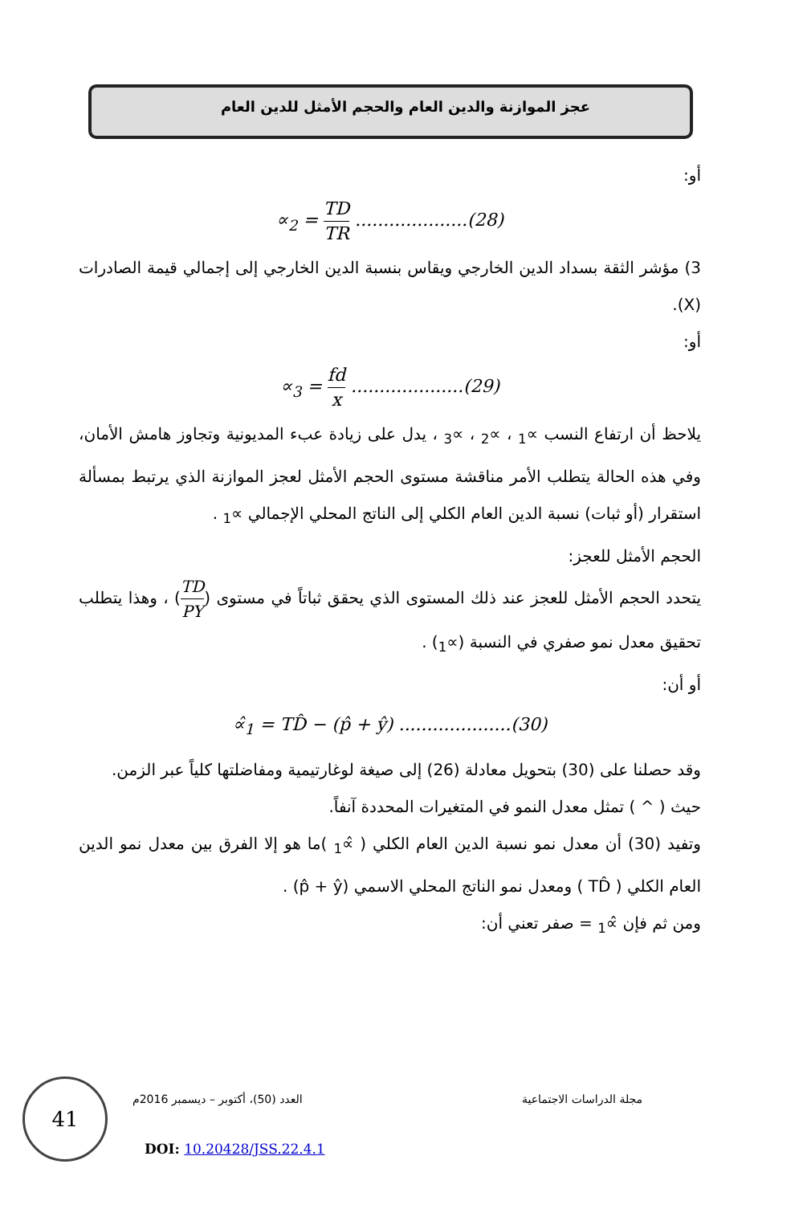عجز الموازنة والدين العام والحجم الأمثل للدين العام
أو:
∝<sub>2</sub> = TD TR ....................(28)
3) مؤشر الثقة بسداد الدين الخارجي ويقاس بنسبة الدين الخارجي إلى إجمالي قيمة الصادرات (X).
أو:
∝<sub>3</sub> = fd x ....................(29)
يلاحظ أن ارتفاع النسب ∝<sub>1</sub> ، ∝<sub>2</sub> ، ∝<sub>3</sub> ، يدل على زيادة عبء المديونية وتجاوز هامش الأمان، وفي هذه الحالة يتطلب الأمر مناقشة مستوى الحجم الأمثل لعجز الموازنة الذي يرتبط بمسألة استقرار (أو ثبات) نسبة الدين العام الكلي إلى الناتج المحلي الإجمالي ∝<sub>1</sub> .
الحجم الأمثل للعجز:
يتحدد الحجم الأمثل للعجز عند ذلك المستوى الذي يحقق ثباتاً في مستوى (TD PY) ، وهذا يتطلب تحقيق معدل نمو صفري في النسبة (∝<sub>1</sub>) .
أو أن:
∝̂<sub>1</sub> = TD̂ − (p̂ + ŷ) ....................(30)
وقد حصلنا على (30) بتحويل معادلة (26) إلى صيغة لوغارتيمية ومفاضلتها كلياً عبر الزمن.
حيث ( ^ ) تمثل معدل النمو في المتغيرات المحددة آنفاً.
وتفيد (30) أن معدل نمو نسبة الدين العام الكلي ( ∝̂<sub>1</sub> )ما هو إلا الفرق بين معدل نمو الدين العام الكلي ( TD̂ ) ومعدل نمو الناتج المحلي الاسمي (p̂ + ŷ) .
ومن ثم فإن ∝̂<sub>1</sub> = صفر تعني أن:
41
مجلة الدراسات الاجتماعية العدد (50)، أكتوبر – ديسمبر 2016م
DOI: 10.20428/JSS.22.4.1